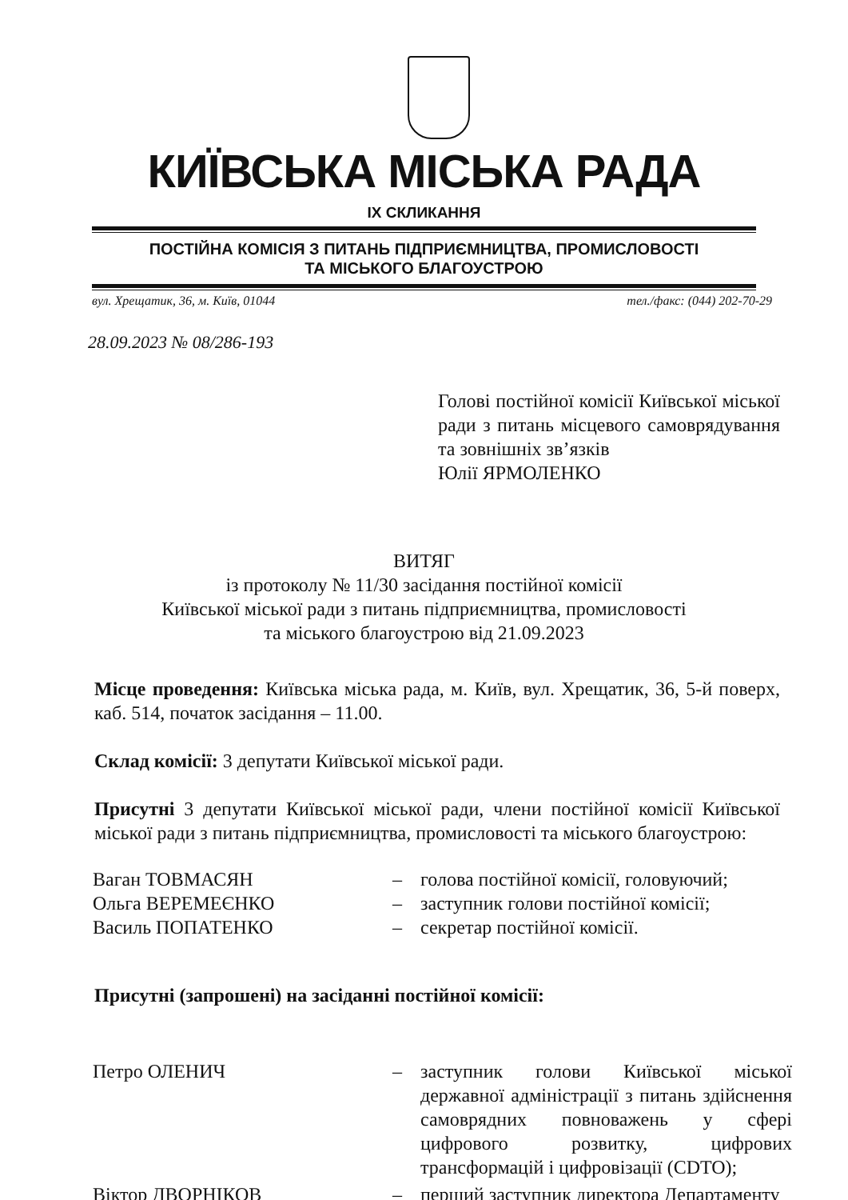КИЇВСЬКА МІСЬКА РАДА
IX СКЛИКАННЯ
ПОСТІЙНА КОМІСІЯ З ПИТАНЬ ПІДПРИЄМНИЦТВА, ПРОМИСЛОВОСТІ
ТА МІСЬКОГО БЛАГОУСТРОЮ
вул. Хрещатик, 36, м. Київ, 01044 тел./факс: (044) 202-70-29
28.09.2023 № 08/286-193
Голові постійної комісії Київської міської ради з питань місцевого самоврядування та зовнішніх зв’язків
Юлії ЯРМОЛЕНКО
ВИТЯГ
із протоколу № 11/30 засідання постійної комісії
Київської міської ради з питань підприємництва, промисловості
та міського благоустрою від 21.09.2023
Місце проведення: Київська міська рада, м. Київ, вул. Хрещатик, 36, 5-й поверх, каб. 514, початок засідання – 11.00.
Склад комісії: 3 депутати Київської міської ради.
Присутні 3 депутати Київської міської ради, члени постійної комісії Київської міської ради з питань підприємництва, промисловості та міського благоустрою:
Ваган ТОВМАСЯН – голова постійної комісії, головуючий;
Ольга ВЕРЕМЕЄНКО – заступник голови постійної комісії;
Василь ПОПАТЕНКО – секретар постійної комісії.
Присутні (запрошені) на засіданні постійної комісії:
Петро ОЛЕНИЧ – заступник голови Київської міської державної адміністрації з питань здійснення самоврядних повноважень у сфері цифрового розвитку, цифрових трансформацій і цифровізації (CDTO);
Віктор ДВОРНІКОВ – перший заступник директора Департаменту